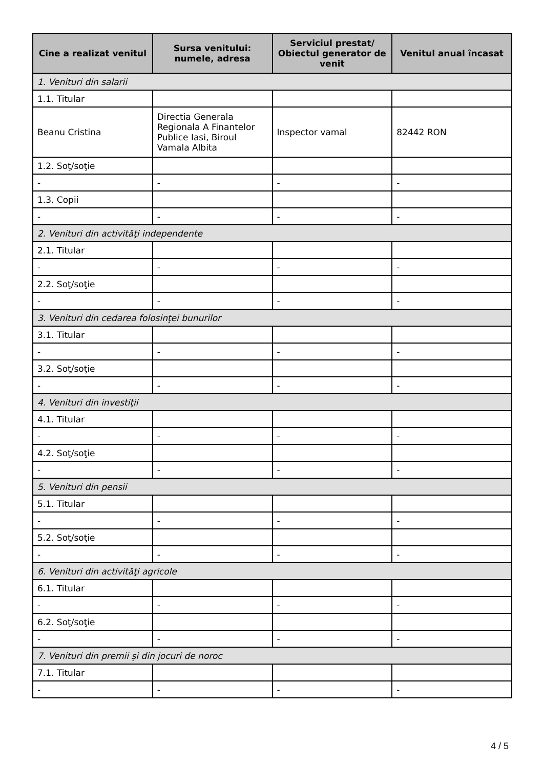| Cine a realizat venitul | Sursa venitului: numele, adresa | Serviciul prestat/ Obiectul generator de venit | Venitul anual încasat |
| --- | --- | --- | --- |
| 1. Venituri din salarii | | | |
| 1.1. Titular | | | |
| Beanu Cristina | Directia Generala Regionala A Finantelor Publice Iasi, Biroul Vamala Albita | Inspector vamal | 82442 RON |
| 1.2. Soţ/soţie | | | |
| - | - | - | - |
| 1.3. Copii | | | |
| - | - | - | - |
| 2. Venituri din activităţi independente | | | |
| 2.1. Titular | | | |
| - | - | - | - |
| 2.2. Soţ/soţie | | | |
| - | - | - | - |
| 3. Venituri din cedarea folosinţei bunurilor | | | |
| 3.1. Titular | | | |
| - | - | - | - |
| 3.2. Soţ/soţie | | | |
| - | - | - | - |
| 4. Venituri din investiţii | | | |
| 4.1. Titular | | | |
| - | - | - | - |
| 4.2. Soţ/soţie | | | |
| - | - | - | - |
| 5. Venituri din pensii | | | |
| 5.1. Titular | | | |
| - | - | - | - |
| 5.2. Soţ/soţie | | | |
| - | - | - | - |
| 6. Venituri din activităţi agricole | | | |
| 6.1. Titular | | | |
| - | - | - | - |
| 6.2. Soţ/soţie | | | |
| - | - | - | - |
| 7. Venituri din premii şi din jocuri de noroc | | | |
| 7.1. Titular | | | |
| - | - | - | - |
4 / 5